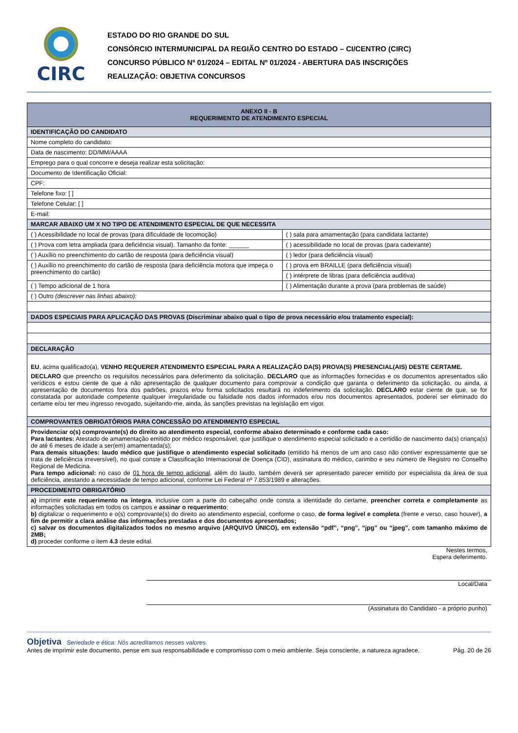CIRC
ESTADO DO RIO GRANDE DO SUL
CONSÓRCIO INTERMUNICIPAL DA REGIÃO CENTRO DO ESTADO – CI/CENTRO (CIRC)
CONCURSO PÚBLICO Nº 01/2024 – EDITAL Nº 01/2024 - ABERTURA DAS INSCRIÇÕES
REALIZAÇÃO: OBJETIVA CONCURSOS
| ANEXO II - B REQUERIMENTO DE ATENDIMENTO ESPECIAL | |
| IDENTIFICAÇÃO DO CANDIDATO | |
| Nome completo do candidato: | |
| Data de nascimento: DD/MM/AAAA | |
| Emprego para o qual concorre e deseja realizar esta solicitação: | |
| Documento de Identificação Oficial: | |
| CPF: | |
| Telefone fixo: [ ] | |
| Telefone Celular: [ ] | |
| E-mail: | |
| MARCAR ABAIXO UM X NO TIPO DE ATENDIMENTO ESPECIAL DE QUE NECESSITA | |
| ( ) Acessibilidade no local de provas (para dificuldade de locomoção) | ( ) sala para amamentação (para candidata lactante) |
| ( ) Prova com letra ampliada (para deficiência visual). Tamanho da fonte: ______ | ( ) acessibilidade no local de provas (para cadeirante) |
| ( ) Auxílio no preenchimento do cartão de resposta (para deficiência visual) | ( ) ledor (para deficiência visual) |
| ( ) Auxílio no preenchimento do cartão de resposta (para deficiência motora que impeça o preenchimento do cartão) | ( ) prova em BRAILLE (para deficiência visual) |
| | ( ) intérprete de libras (para deficiência auditiva) |
| ( ) Tempo adicional de 1 hora | ( ) Alimentação durante a prova (para problemas de saúde) |
| ( ) Outro (descrever nas linhas abaixo): | |
| DADOS ESPECIAIS PARA APLICAÇÃO DAS PROVAS (Discriminar abaixo qual o tipo de prova necessário e/ou tratamento especial): | |
| DECLARAÇÃO | |
| EU , acima qualificado(a), VENHO REQUERER ATENDIMENTO ESPECIAL PARA A REALIZAÇÃO DA(S) PROVA(S) PRESENCIAL(AIS) DESTE CERTAME. DECLARO que preencho os requisitos necessários para deferimento da solicitação. DECLARO que as informações fornecidas e os documentos apresentados são verídicos e estou ciente de que a não apresentação de qualquer documento para comprovar a condição que garanta o deferimento da solicitação, ou ainda, a apresentação de documentos fora dos padrões, prazos e/ou forma solicitados resultará no indeferimento da solicitação. DECLARO estar ciente de que, se for constatada por autoridade competente qualquer irregularidade ou falsidade nos dados informados e/ou nos documentos apresentados, poderei ser eliminado do certame e/ou ter meu ingresso revogado, sujeitando-me, ainda, às sanções previstas na legislação em vigor. | |
| COMPROVANTES OBRIGATÓRIOS PARA CONCESSÃO DO ATENDIMENTO ESPECIAL | |
| Providenciar o(s) comprovante(s) do direito ao atendimento especial, conforme abaixo determinado e conforme cada caso: Para lactantes: Atestado de amamentação emitido por médico responsável, que justifique o atendimento especial solicitado e a certidão de nascimento da(s) criança(s) de até 6 meses de idade a ser(em) amamentada(s); Para demais situações: laudo médico que justifique o atendimento especial solicitado (emitido há menos de um ano caso não contiver expressamente que se trata de deficiência irreversível), no qual conste a Classificação Internacional de Doença (CID), assinatura do médico, carimbo e seu número de Registro no Conselho Regional de Medicina. Para tempo adicional: no caso de 01 hora de tempo adicional , além do laudo, também deverá ser apresentado parecer emitido por especialista da área de sua deficiência, atestando a necessidade de tempo adicional, conforme Lei Federal nº 7.853/1989 e alterações. | |
| PROCEDIMENTO OBRIGATÓRIO | |
| a) imprimir este requerimento na íntegra , inclusive com a parte do cabeçalho onde consta a identidade do certame, preencher correta e completamente as informações solicitadas em todos os campos e assinar o requerimento ; b) digitalizar o requerimento e o(s) comprovante(s) do direito ao atendimento especial, conforme o caso, de forma legível e completa (frente e verso, caso houver), a fim de permitir a clara análise das informações prestadas e dos documentos apresentados; c) salvar os documentos digitalizados todos no mesmo arquivo (ARQUIVO ÚNICO), em extensão “pdf”, “png”, “jpg” ou “jpeg”, com tamanho máximo de 2MB; d) proceder conforme o item 4.3 deste edital. | |
Nestes termos,
Espera deferimento.
Local/Data
(Assinatura do Candidato - a próprio punho)
Objetiva Seriedade e ética: Nós acreditamos nesses valores.
Antes de imprimir este documento, pense em sua responsabilidade e compromisso com o meio ambiente. Seja consciente, a natureza agradece.
Pág. 20 de 26